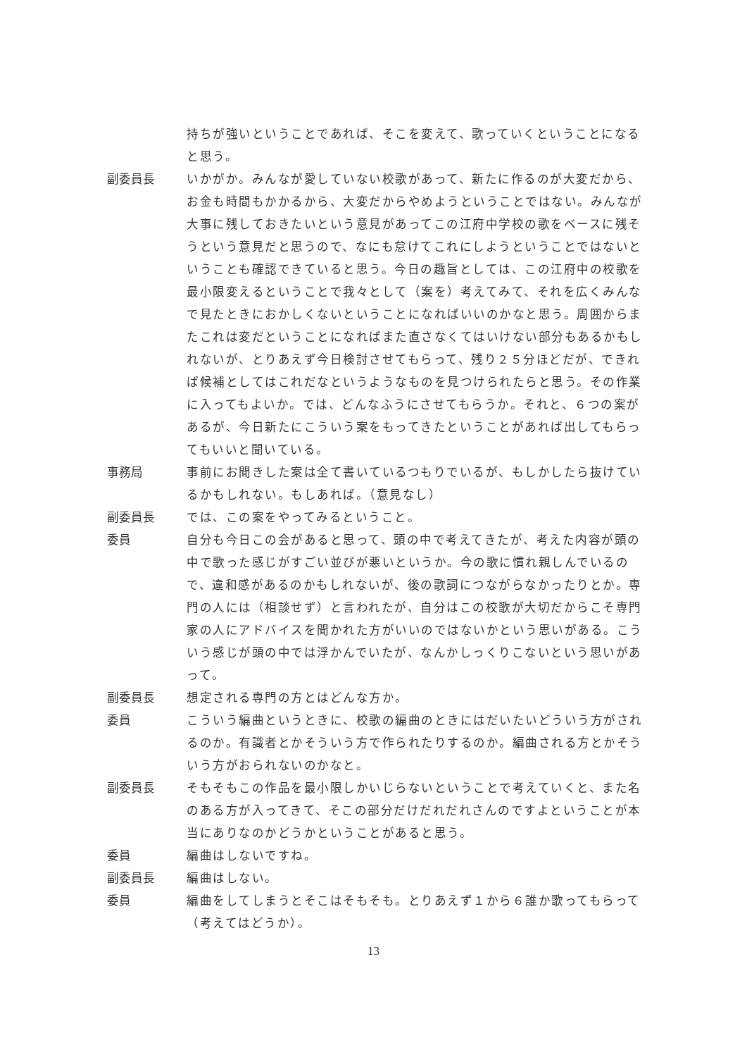持ちが強いということであれば、そこを変えて、歌っていくということになると思う。
副委員長 いかがか。みんなが愛していない校歌があって、新たに作るのが大変だから、お金も時間もかかるから、大変だからやめようということではない。みんなが大事に残しておきたいという意見があってこの江府中学校の歌をベースに残そうという意見だと思うので、なにも怠けてこれにしようということではないということも確認できていると思う。今日の趣旨としては、この江府中の校歌を最小限変えるということで我々として（案を）考えてみて、それを広くみんなで見たときにおかしくないということになればいいのかなと思う。周囲からまたこれは変だということになればまた直さなくてはいけない部分もあるかもしれないが、とりあえず今日検討させてもらって、残り２５分ほどだが、できれば候補としてはこれだなというようなものを見つけられたらと思う。その作業に入ってもよいか。では、どんなふうにさせてもらうか。それと、６つの案があるが、今日新たにこういう案をもってきたということがあれば出してもらってもいいと聞いている。
事務局 事前にお聞きした案は全て書いているつもりでいるが、もしかしたら抜けているかもしれない。もしあれば。（意見なし）
副委員長 では、この案をやってみるということ。
委員 自分も今日この会があると思って、頭の中で考えてきたが、考えた内容が頭の中で歌った感じがすごい並びが悪いというか。今の歌に慣れ親しんでいるので、違和感があるのかもしれないが、後の歌詞につながらなかったりとか。専門の人には（相談せず）と言われたが、自分はこの校歌が大切だからこそ専門家の人にアドバイスを聞かれた方がいいのではないかという思いがある。こういう感じが頭の中では浮かんでいたが、なんかしっくりこないという思いがあって。
副委員長 想定される専門の方とはどんな方か。
委員 こういう編曲というときに、校歌の編曲のときにはだいたいどういう方がされるのか。有識者とかそういう方で作られたりするのか。編曲される方とかそういう方がおられないのかなと。
副委員長 そもそもこの作品を最小限しかいじらないということで考えていくと、また名のある方が入ってきて、そこの部分だけだれだれさんのですよということが本当にありなのかどうかということがあると思う。
委員 編曲はしないですね。
副委員長 編曲はしない。
委員 編曲をしてしまうとそこはそもそも。とりあえず１から６誰か歌ってもらって（考えてはどうか）。
13